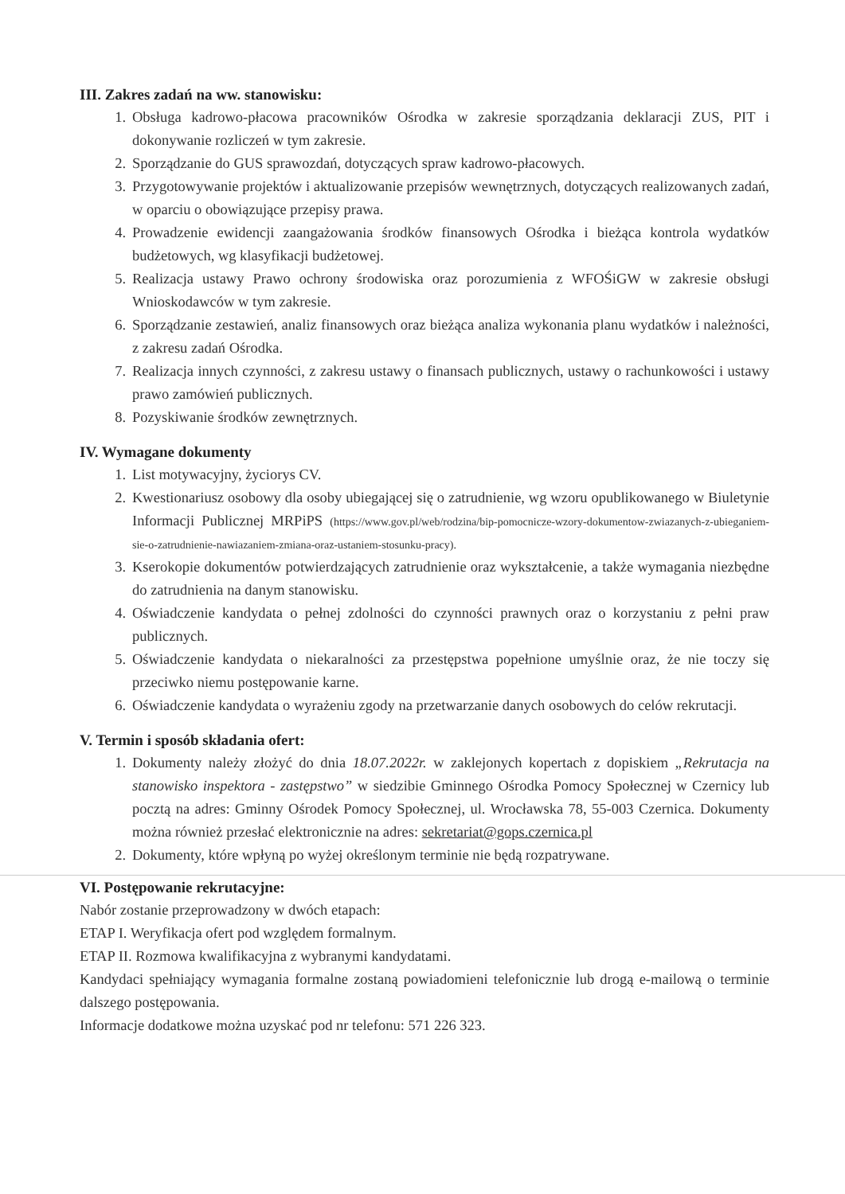III. Zakres zadań na ww. stanowisku:
1. Obsługa kadrowo-płacowa pracowników Ośrodka w zakresie sporządzania deklaracji ZUS, PIT i dokonywanie rozliczeń w tym zakresie.
2. Sporządzanie do GUS sprawozdań, dotyczących spraw kadrowo-płacowych.
3. Przygotowywanie projektów i aktualizowanie przepisów wewnętrznych, dotyczących realizowanych zadań, w oparciu o obowiązujące przepisy prawa.
4. Prowadzenie ewidencji zaangażowania środków finansowych Ośrodka i bieżąca kontrola wydatków budżetowych, wg klasyfikacji budżetowej.
5. Realizacja ustawy Prawo ochrony środowiska oraz porozumienia z WFOŚiGW w zakresie obsługi Wnioskodawców w tym zakresie.
6. Sporządzanie zestawień, analiz finansowych oraz bieżąca analiza wykonania planu wydatków i należności, z zakresu zadań Ośrodka.
7. Realizacja innych czynności, z zakresu ustawy o finansach publicznych, ustawy o rachunkowości i ustawy prawo zamówień publicznych.
8. Pozyskiwanie środków zewnętrznych.
IV. Wymagane dokumenty
1. List motywacyjny, życiorys CV.
2. Kwestionariusz osobowy dla osoby ubiegającej się o zatrudnienie, wg wzoru opublikowanego w Biuletynie Informacji Publicznej MRPiPS (https://www.gov.pl/web/rodzina/bip-pomocnicze-wzory-dokumentow-zwiazanych-z-ubieganiem-sie-o-zatrudnienie-nawiazaniem-zmiana-oraz-ustaniem-stosunku-pracy).
3. Kserokopie dokumentów potwierdzających zatrudnienie oraz wykształcenie, a także wymagania niezbędne do zatrudnienia na danym stanowisku.
4. Oświadczenie kandydata o pełnej zdolności do czynności prawnych oraz o korzystaniu z pełni praw publicznych.
5. Oświadczenie kandydata o niekaralności za przestępstwa popełnione umyślnie oraz, że nie toczy się przeciwko niemu postępowanie karne.
6. Oświadczenie kandydata o wyrażeniu zgody na przetwarzanie danych osobowych do celów rekrutacji.
V. Termin i sposób składania ofert:
1. Dokumenty należy złożyć do dnia 18.07.2022r. w zaklejonych kopertach z dopiskiem „Rekrutacja na stanowisko inspektora - zastępstwo” w siedzibie Gminnego Ośrodka Pomocy Społecznej w Czernicy lub pocztą na adres: Gminny Ośrodek Pomocy Społecznej, ul. Wrocławska 78, 55-003 Czernica. Dokumenty można również przesłać elektronicznie na adres: sekretariat@gops.czernica.pl
2. Dokumenty, które wpłyną po wyżej określonym terminie nie będą rozpatrywane.
VI. Postępowanie rekrutacyjne:
Nabór zostanie przeprowadzony w dwóch etapach:
ETAP I. Weryfikacja ofert pod względem formalnym.
ETAP II. Rozmowa kwalifikacyjna z wybranymi kandydatami.
Kandydaci spełniający wymagania formalne zostaną powiadomieni telefonicznie lub drogą e-mailową o terminie dalszego postępowania.
Informacje dodatkowe można uzyskać pod nr telefonu: 571 226 323.